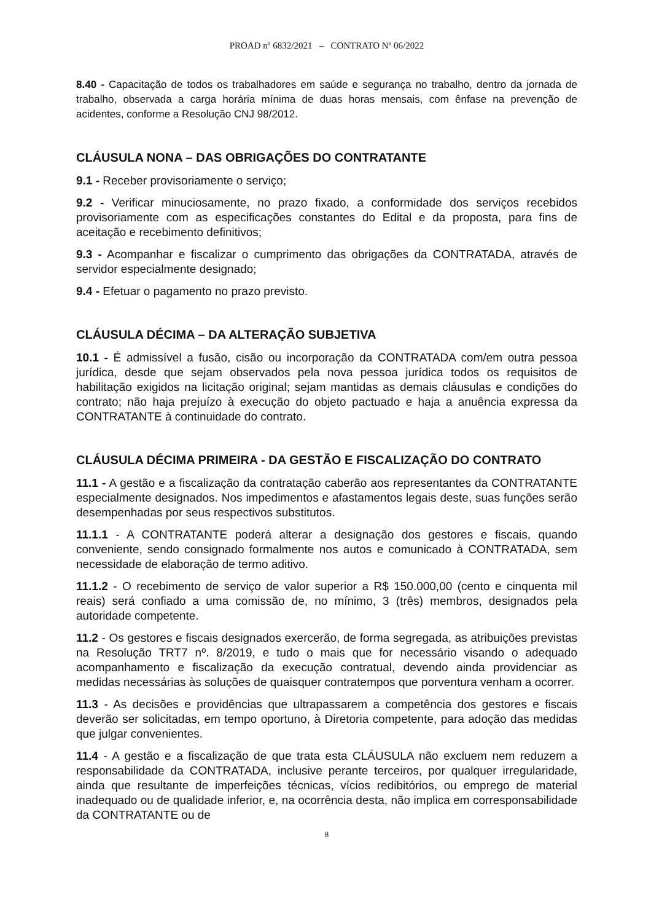PROAD nº 6832/2021 – CONTRATO Nº 06/2022
8.40 - Capacitação de todos os trabalhadores em saúde e segurança no trabalho, dentro da jornada de trabalho, observada a carga horária mínima de duas horas mensais, com ênfase na prevenção de acidentes, conforme a Resolução CNJ 98/2012.
CLÁUSULA NONA – DAS OBRIGAÇÕES DO CONTRATANTE
9.1 - Receber provisoriamente o serviço;
9.2 - Verificar minuciosamente, no prazo fixado, a conformidade dos serviços recebidos provisoriamente com as especificações constantes do Edital e da proposta, para fins de aceitação e recebimento definitivos;
9.3 - Acompanhar e fiscalizar o cumprimento das obrigações da CONTRATADA, através de servidor especialmente designado;
9.4 - Efetuar o pagamento no prazo previsto.
CLÁUSULA DÉCIMA – DA ALTERAÇÃO SUBJETIVA
10.1 - É admissível a fusão, cisão ou incorporação da CONTRATADA com/em outra pessoa jurídica, desde que sejam observados pela nova pessoa jurídica todos os requisitos de habilitação exigidos na licitação original; sejam mantidas as demais cláusulas e condições do contrato; não haja prejuízo à execução do objeto pactuado e haja a anuência expressa da CONTRATANTE à continuidade do contrato.
CLÁUSULA DÉCIMA PRIMEIRA - DA GESTÃO E FISCALIZAÇÃO DO CONTRATO
11.1 - A gestão e a fiscalização da contratação caberão aos representantes da CONTRATANTE especialmente designados. Nos impedimentos e afastamentos legais deste, suas funções serão desempenhadas por seus respectivos substitutos.
11.1.1 - A CONTRATANTE poderá alterar a designação dos gestores e fiscais, quando conveniente, sendo consignado formalmente nos autos e comunicado à CONTRATADA, sem necessidade de elaboração de termo aditivo.
11.1.2 - O recebimento de serviço de valor superior a R$ 150.000,00 (cento e cinquenta mil reais) será confiado a uma comissão de, no mínimo, 3 (três) membros, designados pela autoridade competente.
11.2 - Os gestores e fiscais designados exercerão, de forma segregada, as atribuições previstas na Resolução TRT7 nº. 8/2019, e tudo o mais que for necessário visando o adequado acompanhamento e fiscalização da execução contratual, devendo ainda providenciar as medidas necessárias às soluções de quaisquer contratempos que porventura venham a ocorrer.
11.3 - As decisões e providências que ultrapassarem a competência dos gestores e fiscais deverão ser solicitadas, em tempo oportuno, à Diretoria competente, para adoção das medidas que julgar convenientes.
11.4 - A gestão e a fiscalização de que trata esta CLÁUSULA não excluem nem reduzem a responsabilidade da CONTRATADA, inclusive perante terceiros, por qualquer irregularidade, ainda que resultante de imperfeições técnicas, vícios redibitórios, ou emprego de material inadequado ou de qualidade inferior, e, na ocorrência desta, não implica em corresponsabilidade da CONTRATANTE ou de
8